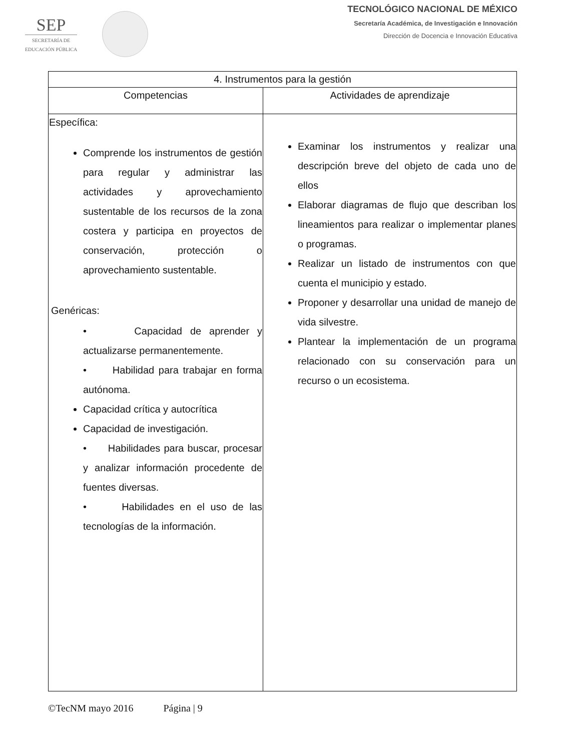SEP
SECRETARÍA DE
EDUCACIÓN PÚBLICA
TECNOLÓGICO NACIONAL DE MÉXICO
Secretaría Académica, de Investigación e Innovación
Dirección de Docencia e Innovación Educativa
| 4. Instrumentos para la gestión | |
| --- | --- |
| Competencias | Actividades de aprendizaje |
| Específica: Comprende los instrumentos de gestión para regular y administrar las actividades y aprovechamiento sustentable de los recursos de la zona costera y participa en proyectos de conservación, protección o aprovechamiento sustentable. Genéricas: • Capacidad de aprender y actualizarse permanentemente. • Habilidad para trabajar en forma autónoma. Capacidad crítica y autocrítica Capacidad de investigación. • Habilidades para buscar, procesar y analizar información procedente de fuentes diversas. • Habilidades en el uso de las tecnologías de la información. | Examinar los instrumentos y realizar una descripción breve del objeto de cada uno de ellos Elaborar diagramas de flujo que describan los lineamientos para realizar o implementar planes o programas. Realizar un listado de instrumentos con que cuenta el municipio y estado. Proponer y desarrollar una unidad de manejo de vida silvestre. Plantear la implementación de un programa relacionado con su conservación para un recurso o un ecosistema. |
©TecNM mayo 2016 Página | 9